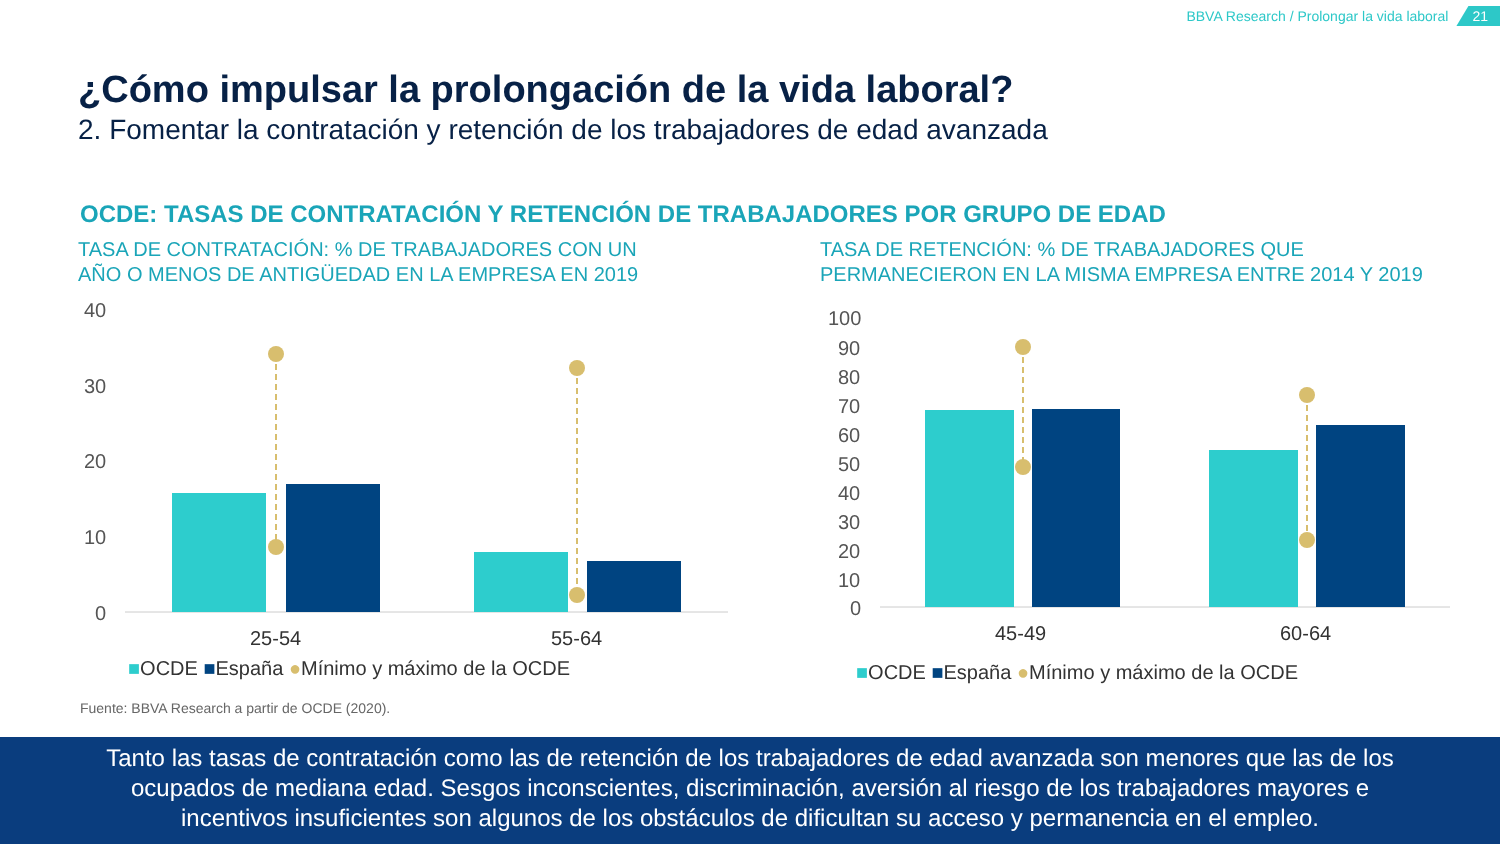BBVA Research / Prolongar la vida laboral 21
¿Cómo impulsar la prolongación de la vida laboral?
2. Fomentar la contratación y retención de los trabajadores de edad avanzada
OCDE: TASAS DE CONTRATACIÓN Y RETENCIÓN DE TRABAJADORES POR GRUPO DE EDAD
TASA DE CONTRATACIÓN: % DE TRABAJADORES CON UN
AÑO O MENOS DE ANTIGÜEDAD EN LA EMPRESA EN 2019
TASA DE RETENCIÓN: % DE TRABAJADORES QUE
PERMANECIERON EN LA MISMA EMPRESA ENTRE 2014 Y 2019
40
30
20
10
0
25-54
55-64
■OCDE ■España ●Mínimo y máximo de la OCDE
100
90
80
70
60
50
40
30
20
10
0
45-49
60-64
■OCDE ■España ●Mínimo y máximo de la OCDE
Fuente: BBVA Research a partir de OCDE (2020).
Tanto las tasas de contratación como las de retención de los trabajadores de edad avanzada son menores que las de los
ocupados de mediana edad. Sesgos inconscientes, discriminación, aversión al riesgo de los trabajadores mayores e
incentivos insuficientes son algunos de los obstáculos de dificultan su acceso y permanencia en el empleo.